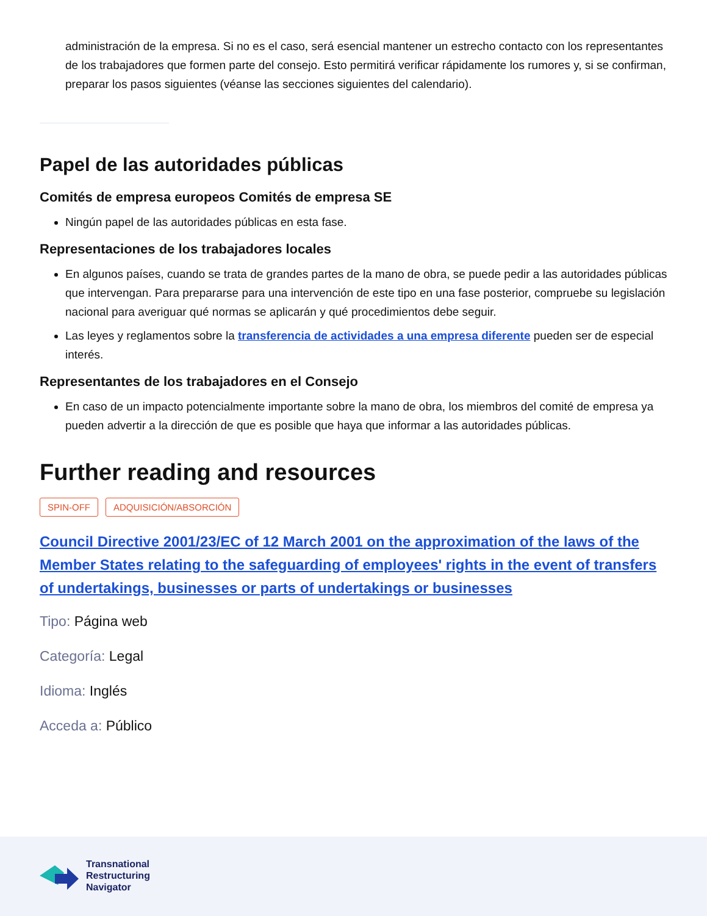administración de la empresa. Si no es el caso, será esencial mantener un estrecho contacto con los representantes de los trabajadores que formen parte del consejo. Esto permitirá verificar rápidamente los rumores y, si se confirman, preparar los pasos siguientes (véanse las secciones siguientes del calendario).
Papel de las autoridades públicas
Comités de empresa europeos Comités de empresa SE
Ningún papel de las autoridades públicas en esta fase.
Representaciones de los trabajadores locales
En algunos países, cuando se trata de grandes partes de la mano de obra, se puede pedir a las autoridades públicas que intervengan. Para prepararse para una intervención de este tipo en una fase posterior, compruebe su legislación nacional para averiguar qué normas se aplicarán y qué procedimientos debe seguir.
Las leyes y reglamentos sobre la transferencia de actividades a una empresa diferente pueden ser de especial interés.
Representantes de los trabajadores en el Consejo
En caso de un impacto potencialmente importante sobre la mano de obra, los miembros del comité de empresa ya pueden advertir a la dirección de que es posible que haya que informar a las autoridades públicas.
Further reading and resources
SPIN-OFF ADQUISICIÓN/ABSORCIÓN
Council Directive 2001/23/EC of 12 March 2001 on the approximation of the laws of the Member States relating to the safeguarding of employees' rights in the event of transfers of undertakings, businesses or parts of undertakings or businesses
Tipo: Página web
Categoría: Legal
Idioma: Inglés
Acceda a: Público
Transnational
Restructuring
Navigator